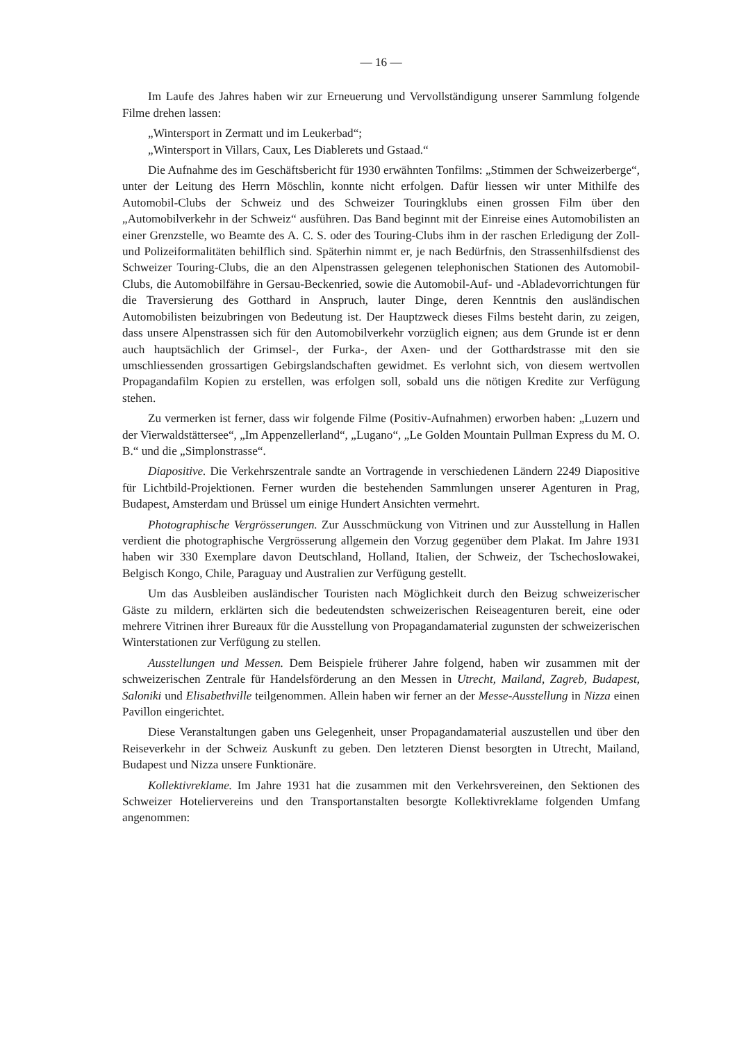— 16 —
Im Laufe des Jahres haben wir zur Erneuerung und Vervollständigung unserer Sammlung folgende Filme drehen lassen:
„Wintersport in Zermatt und im Leukerbad“;
„Wintersport in Villars, Caux, Les Diablerets und Gstaad.“
Die Aufnahme des im Geschäftsbericht für 1930 erwähnten Tonfilms: „Stimmen der Schweizerberge“, unter der Leitung des Herrn Möschlin, konnte nicht erfolgen. Dafür liessen wir unter Mithilfe des Automobil-Clubs der Schweiz und des Schweizer Touringklubs einen grossen Film über den „Automobilverkehr in der Schweiz“ ausführen. Das Band beginnt mit der Einreise eines Automobilisten an einer Grenzstelle, wo Beamte des A. C. S. oder des Touring-Clubs ihm in der raschen Erledigung der Zoll- und Polizeiformalitäten behilflich sind. Späterhin nimmt er, je nach Bedürfnis, den Strassenhilfsdienst des Schweizer Touring-Clubs, die an den Alpenstrassen gelegenen telephonischen Stationen des Automobil-Clubs, die Automobilfähre in Gersau-Beckenried, sowie die Automobil-Auf- und -Abladevorrichtungen für die Traversierung des Gotthard in Anspruch, lauter Dinge, deren Kenntnis den ausländischen Automobilisten beizubringen von Bedeutung ist. Der Hauptzweck dieses Films besteht darin, zu zeigen, dass unsere Alpenstrassen sich für den Automobilverkehr vorzüglich eignen; aus dem Grunde ist er denn auch hauptsächlich der Grimsel-, der Furka-, der Axen- und der Gotthardstrasse mit den sie umschliessenden grossartigen Gebirgslandschaften gewidmet. Es verlohnt sich, von diesem wertvollen Propagandafilm Kopien zu erstellen, was erfolgen soll, sobald uns die nötigen Kredite zur Verfügung stehen.
Zu vermerken ist ferner, dass wir folgende Filme (Positiv-Aufnahmen) erworben haben: „Luzern und der Vierwaldstättersee“, „Im Appenzellerland“, „Lugano“, „Le Golden Mountain Pullman Express du M. O. B.“ und die „Simplonstrasse“.
Diapositive. Die Verkehrszentrale sandte an Vortragende in verschiedenen Ländern 2249 Diapositive für Lichtbild-Projektionen. Ferner wurden die bestehenden Sammlungen unserer Agenturen in Prag, Budapest, Amsterdam und Brüssel um einige Hundert Ansichten vermehrt.
Photographische Vergrösserungen. Zur Ausschmückung von Vitrinen und zur Ausstellung in Hallen verdient die photographische Vergrösserung allgemein den Vorzug gegenüber dem Plakat. Im Jahre 1931 haben wir 330 Exemplare davon Deutschland, Holland, Italien, der Schweiz, der Tschechoslowakei, Belgisch Kongo, Chile, Paraguay und Australien zur Verfügung gestellt.
Um das Ausbleiben ausländischer Touristen nach Möglichkeit durch den Beizug schweizerischer Gäste zu mildern, erklärten sich die bedeutendsten schweizerischen Reiseagenturen bereit, eine oder mehrere Vitrinen ihrer Bureaux für die Ausstellung von Propagandamaterial zugunsten der schweizerischen Winterstationen zur Verfügung zu stellen.
Ausstellungen und Messen. Dem Beispiele früherer Jahre folgend, haben wir zusammen mit der schweizerischen Zentrale für Handelsförderung an den Messen in Utrecht, Mailand, Zagreb, Budapest, Saloniki und Elisabethville teilgenommen. Allein haben wir ferner an der Messe-Ausstellung in Nizza einen Pavillon eingerichtet.
Diese Veranstaltungen gaben uns Gelegenheit, unser Propagandamaterial auszustellen und über den Reiseverkehr in der Schweiz Auskunft zu geben. Den letzteren Dienst besorgten in Utrecht, Mailand, Budapest und Nizza unsere Funktionäre.
Kollektivreklame. Im Jahre 1931 hat die zusammen mit den Verkehrsvereinen, den Sektionen des Schweizer Hoteliervereins und den Transportanstalten besorgte Kollektivreklame folgenden Umfang angenommen: